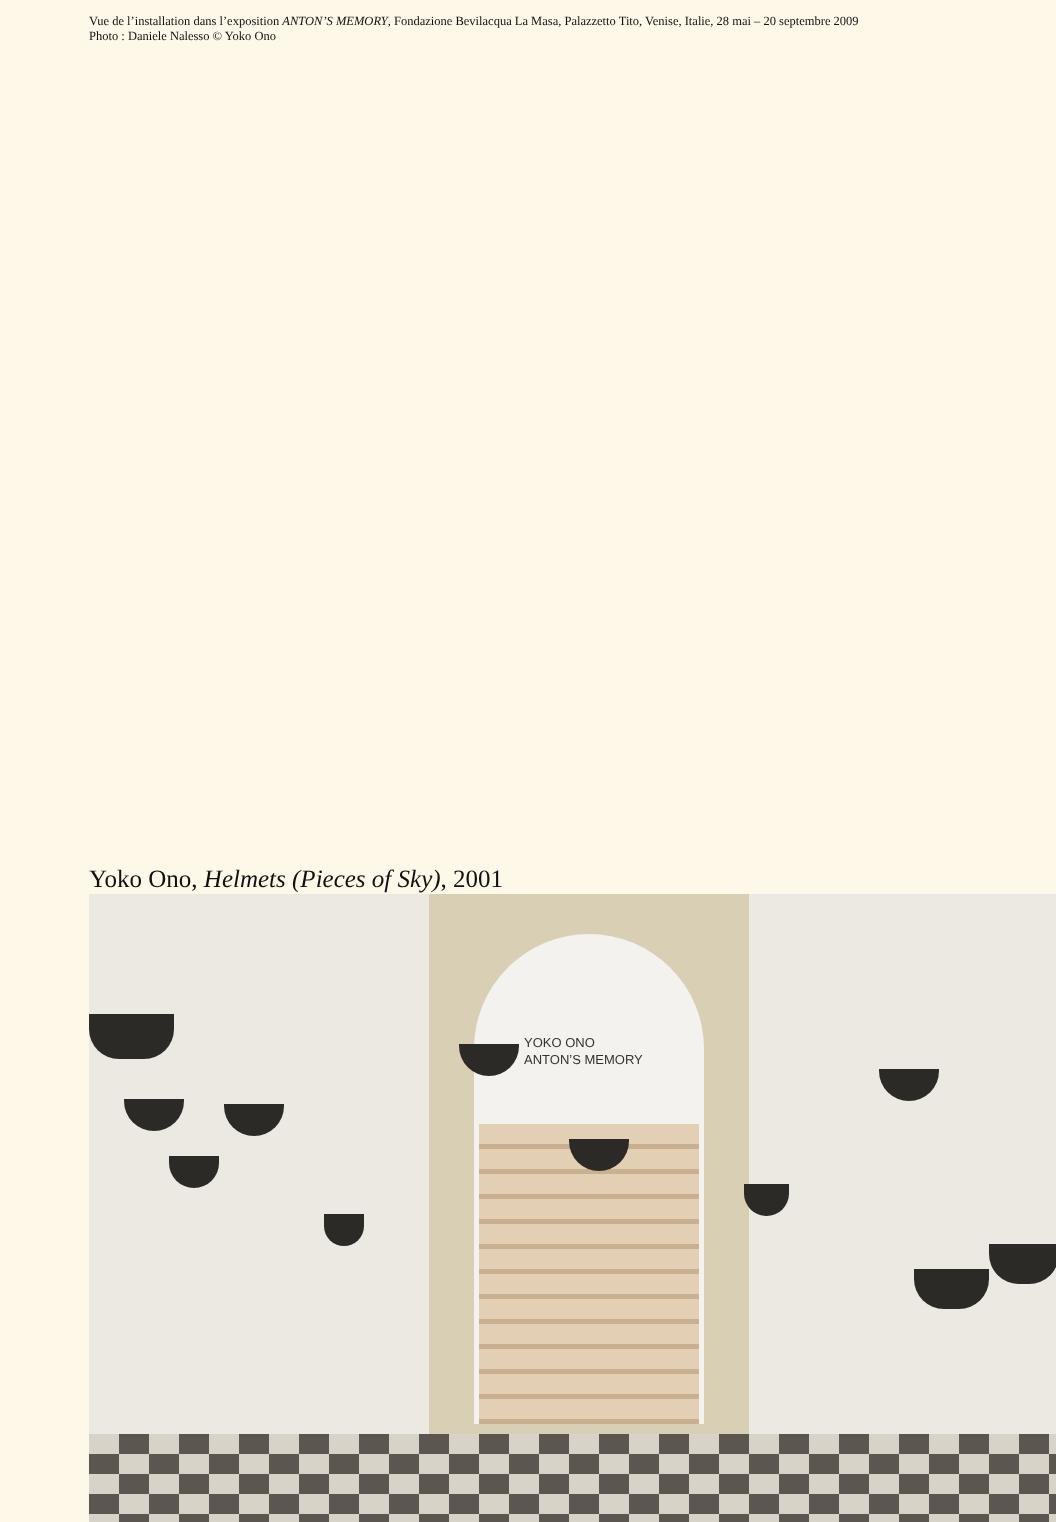Vue de l’installation dans l’exposition ANTON’S MEMORY, Fondazione Bevilacqua La Masa, Palazzetto Tito, Venise, Italie, 28 mai – 20 septembre 2009
Photo : Daniele Nalesso © Yoko Ono
Yoko Ono, Helmets (Pieces of Sky), 2001
YOKO ONO
ANTON’S MEMORY